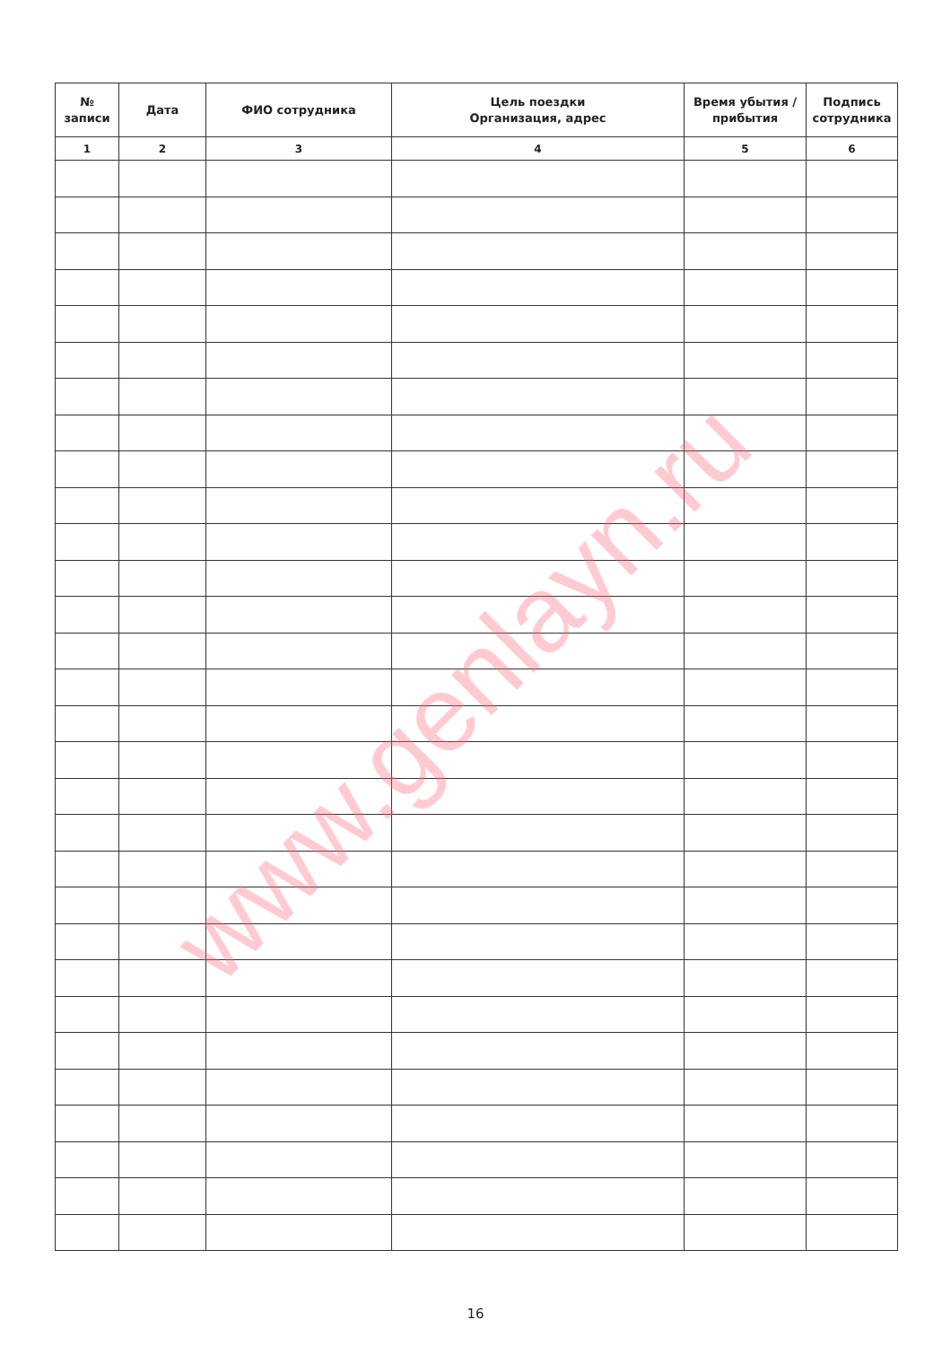| № записи | Дата | ФИО сотрудника | Цель поездки Организация, адрес | Время убытия / прибытия | Подпись сотрудника |
| --- | --- | --- | --- | --- | --- |
| 1 | 2 | 3 | 4 | 5 | 6 |
16
www.genlayn.ru